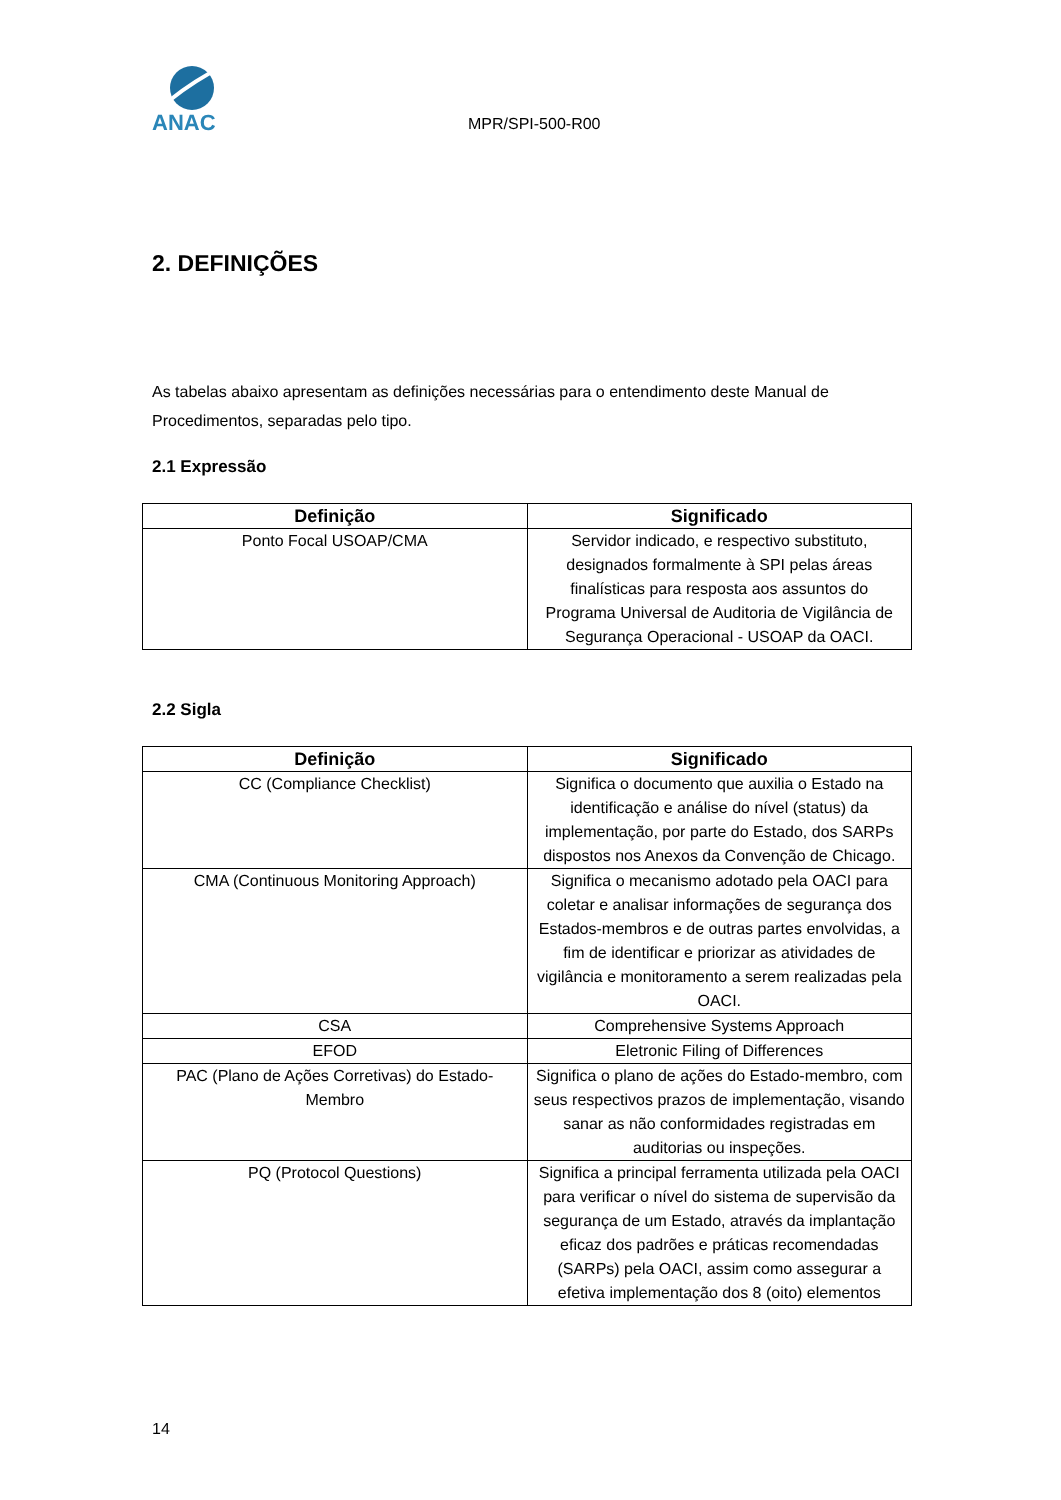ANAC
MPR/SPI-500-R00
2. DEFINIÇÕES
As tabelas abaixo apresentam as definições necessárias para o entendimento deste Manual de Procedimentos, separadas pelo tipo.
2.1 Expressão
| Definição | Significado |
| --- | --- |
| Ponto Focal USOAP/CMA | Servidor indicado, e respectivo substituto, designados formalmente à SPI pelas áreas finalísticas para resposta aos assuntos do Programa Universal de Auditoria de Vigilância de Segurança Operacional - USOAP da OACI. |
2.2 Sigla
| Definição | Significado |
| --- | --- |
| CC (Compliance Checklist) | Significa o documento que auxilia o Estado na identificação e análise do nível (status) da implementação, por parte do Estado, dos SARPs dispostos nos Anexos da Convenção de Chicago. |
| CMA (Continuous Monitoring Approach) | Significa o mecanismo adotado pela OACI para coletar e analisar informações de segurança dos Estados-membros e de outras partes envolvidas, a fim de identificar e priorizar as atividades de vigilância e monitoramento a serem realizadas pela OACI. |
| CSA | Comprehensive Systems Approach |
| EFOD | Eletronic Filing of Differences |
| PAC (Plano de Ações Corretivas) do Estado-Membro | Significa o plano de ações do Estado-membro, com seus respectivos prazos de implementação, visando sanar as não conformidades registradas em auditorias ou inspeções. |
| PQ (Protocol Questions) | Significa a principal ferramenta utilizada pela OACI para verificar o nível do sistema de supervisão da segurança de um Estado, através da implantação eficaz dos padrões e práticas recomendadas (SARPs) pela OACI, assim como assegurar a efetiva implementação dos 8 (oito) elementos |
14